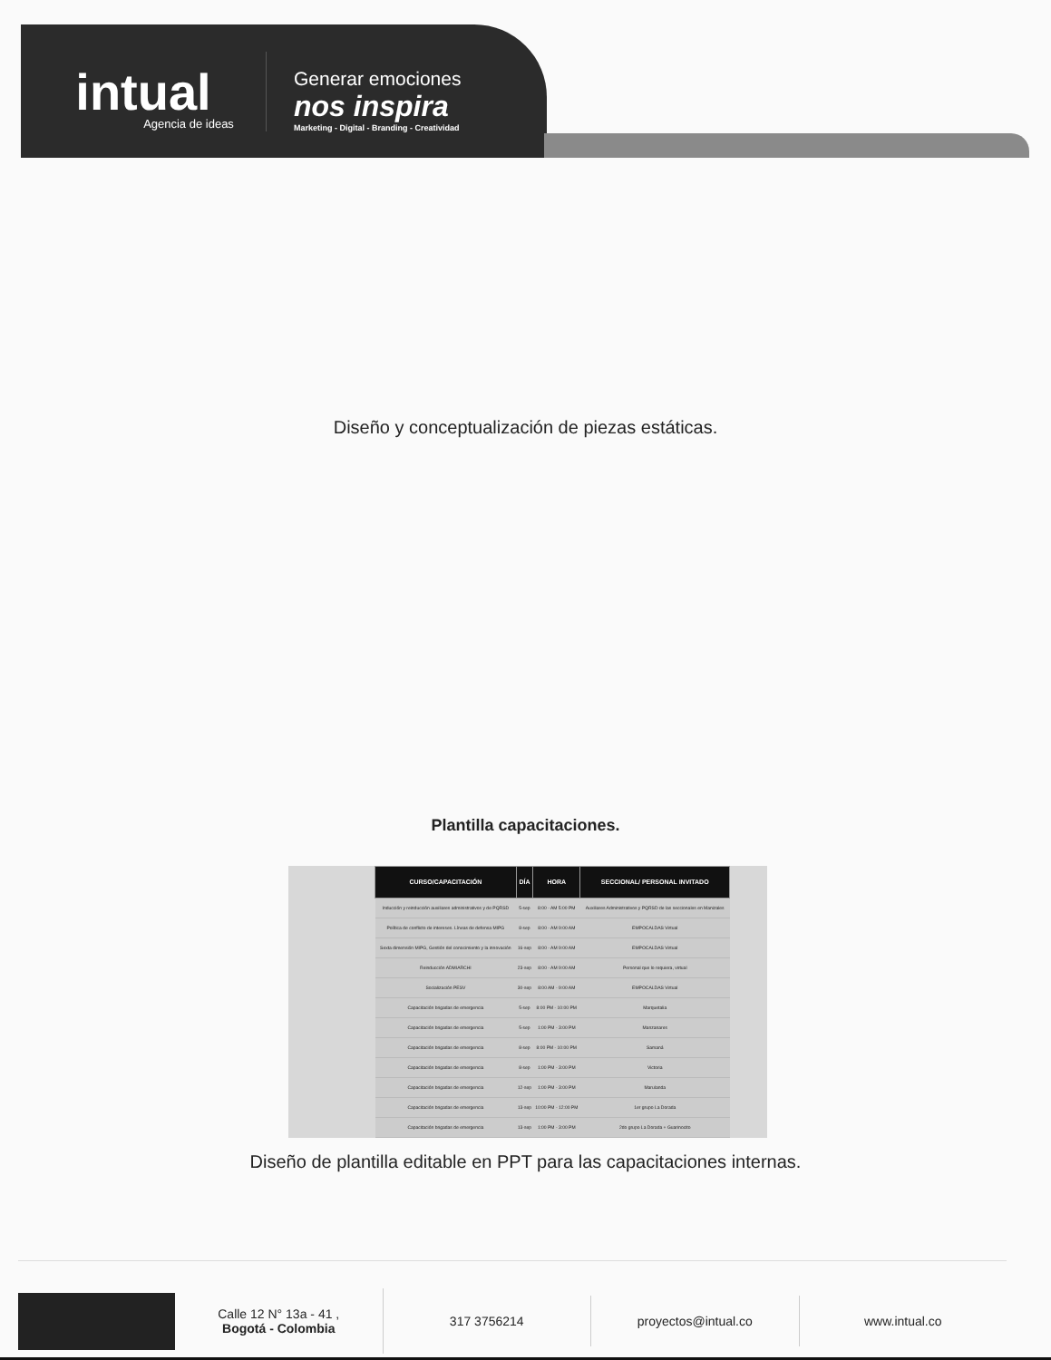intual
Agencia de ideas
Generar emociones
nos inspira
Marketing - Digital - Branding - Creatividad
Diseño y conceptualización de piezas estáticas.
Plantilla capacitaciones.
| CURSO/CAPACITACIÓN | DÍA | HORA | SECCIONAL/ PERSONAL INVITADO |
| --- | --- | --- | --- |
| Inducción y reinducción auxiliares administrativos y de PQRSD | 5-sep | 8:00 - AM 5:00 PM | Auxiliares Administrativos y PQRSD de las seccionales en Manizales |
| Política de conflicto de intereses. Líneas de defensa MIPG | 8-sep | 8:00 - AM 9:00 AM | EMPOCALDAS Virtual |
| Sexta dimensión MIPG, Gestión del conocimiento y la innovación | 16-sep | 8:00 - AM 9:00 AM | EMPOCALDAS Virtual |
| Reinducción ADMIARCHI | 23-sep | 8:00 - AM 9:00 AM | Personal que lo requiera, virtual |
| Socialización PESV | 30-sep | 8:00 AM - 9:00 AM | EMPOCALDAS Virtual |
| Capacitación brigadas de emergencia | 5-sep | 8:00 PM - 10:00 PM | Marquetalia |
| Capacitación brigadas de emergencia | 5-sep | 1:00 PM - 3:00 PM | Manzanares |
| Capacitación brigadas de emergencia | 8-sep | 8:00 PM - 10:00 PM | Samaná |
| Capacitación brigadas de emergencia | 8-sep | 1:00 PM - 3:00 PM | Victoria |
| Capacitación brigadas de emergencia | 12-sep | 1:00 PM - 3:00 PM | Marulanda |
| Capacitación brigadas de emergencia | 13-sep | 10:00 PM - 12:00 PM | 1er grupo La Dorada |
| Capacitación brigadas de emergencia | 13-sep | 1:00 PM - 3:00 PM | 2do grupo La Dorada + Guarinocito |
Diseño de plantilla editable en PPT para las capacitaciones internas.
Calle 12 N° 13a - 41 ,
Bogotá - Colombia
317 3756214 proyectos@intual.co www.intual.co